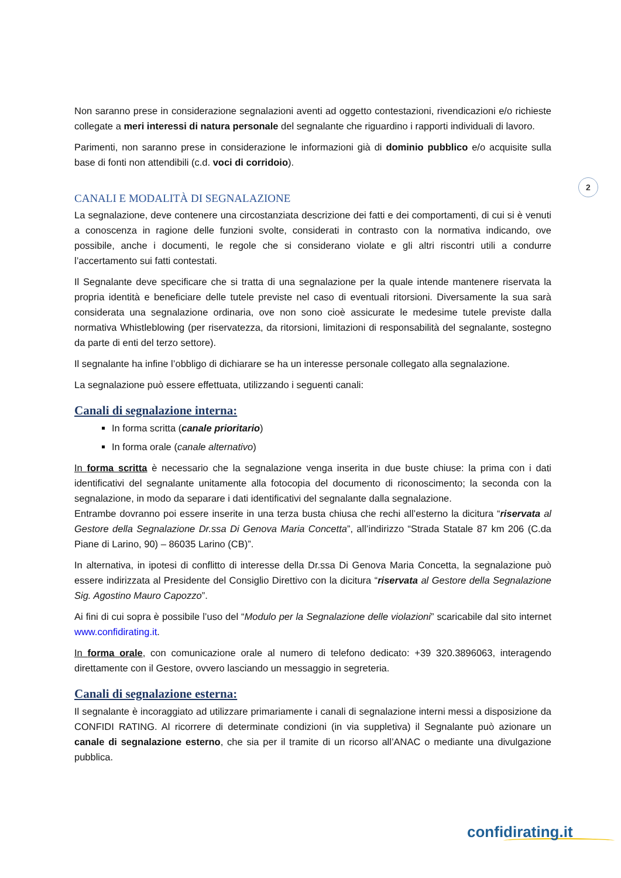2
Non saranno prese in considerazione segnalazioni aventi ad oggetto contestazioni, rivendicazioni e/o richieste collegate a meri interessi di natura personale del segnalante che riguardino i rapporti individuali di lavoro.
Parimenti, non saranno prese in considerazione le informazioni già di dominio pubblico e/o acquisite sulla base di fonti non attendibili (c.d. voci di corridoio).
CANALI E MODALITÀ DI SEGNALAZIONE
La segnalazione, deve contenere una circostanziata descrizione dei fatti e dei comportamenti, di cui si è venuti a conoscenza in ragione delle funzioni svolte, considerati in contrasto con la normativa indicando, ove possibile, anche i documenti, le regole che si considerano violate e gli altri riscontri utili a condurre l’accertamento sui fatti contestati.
Il Segnalante deve specificare che si tratta di una segnalazione per la quale intende mantenere riservata la propria identità e beneficiare delle tutele previste nel caso di eventuali ritorsioni. Diversamente la sua sarà considerata una segnalazione ordinaria, ove non sono cioè assicurate le medesime tutele previste dalla normativa Whistleblowing (per riservatezza, da ritorsioni, limitazioni di responsabilità del segnalante, sostegno da parte di enti del terzo settore).
Il segnalante ha infine l’obbligo di dichiarare se ha un interesse personale collegato alla segnalazione.
La segnalazione può essere effettuata, utilizzando i seguenti canali:
Canali di segnalazione interna:
In forma scritta (canale prioritario)
In forma orale (canale alternativo)
In forma scritta è necessario che la segnalazione venga inserita in due buste chiuse: la prima con i dati identificativi del segnalante unitamente alla fotocopia del documento di riconoscimento; la seconda con la segnalazione, in modo da separare i dati identificativi del segnalante dalla segnalazione.
Entrambe dovranno poi essere inserite in una terza busta chiusa che rechi all’esterno la dicitura “riservata al Gestore della Segnalazione Dr.ssa Di Genova Maria Concetta”, all’indirizzo “Strada Statale 87 km 206 (C.da Piane di Larino, 90) – 86035 Larino (CB)”.
In alternativa, in ipotesi di conflitto di interesse della Dr.ssa Di Genova Maria Concetta, la segnalazione può essere indirizzata al Presidente del Consiglio Direttivo con la dicitura “riservata al Gestore della Segnalazione Sig. Agostino Mauro Capozzo”.
Ai fini di cui sopra è possibile l’uso del “Modulo per la Segnalazione delle violazioni” scaricabile dal sito internet www.confidirating.it.
In forma orale, con comunicazione orale al numero di telefono dedicato: +39 320.3896063, interagendo direttamente con il Gestore, ovvero lasciando un messaggio in segreteria.
Canali di segnalazione esterna:
Il segnalante è incoraggiato ad utilizzare primariamente i canali di segnalazione interni messi a disposizione da CONFIDI RATING. Al ricorrere di determinate condizioni (in via suppletiva) il Segnalante può azionare un canale di segnalazione esterno, che sia per il tramite di un ricorso all’ANAC o mediante una divulgazione pubblica.
confidirating.it